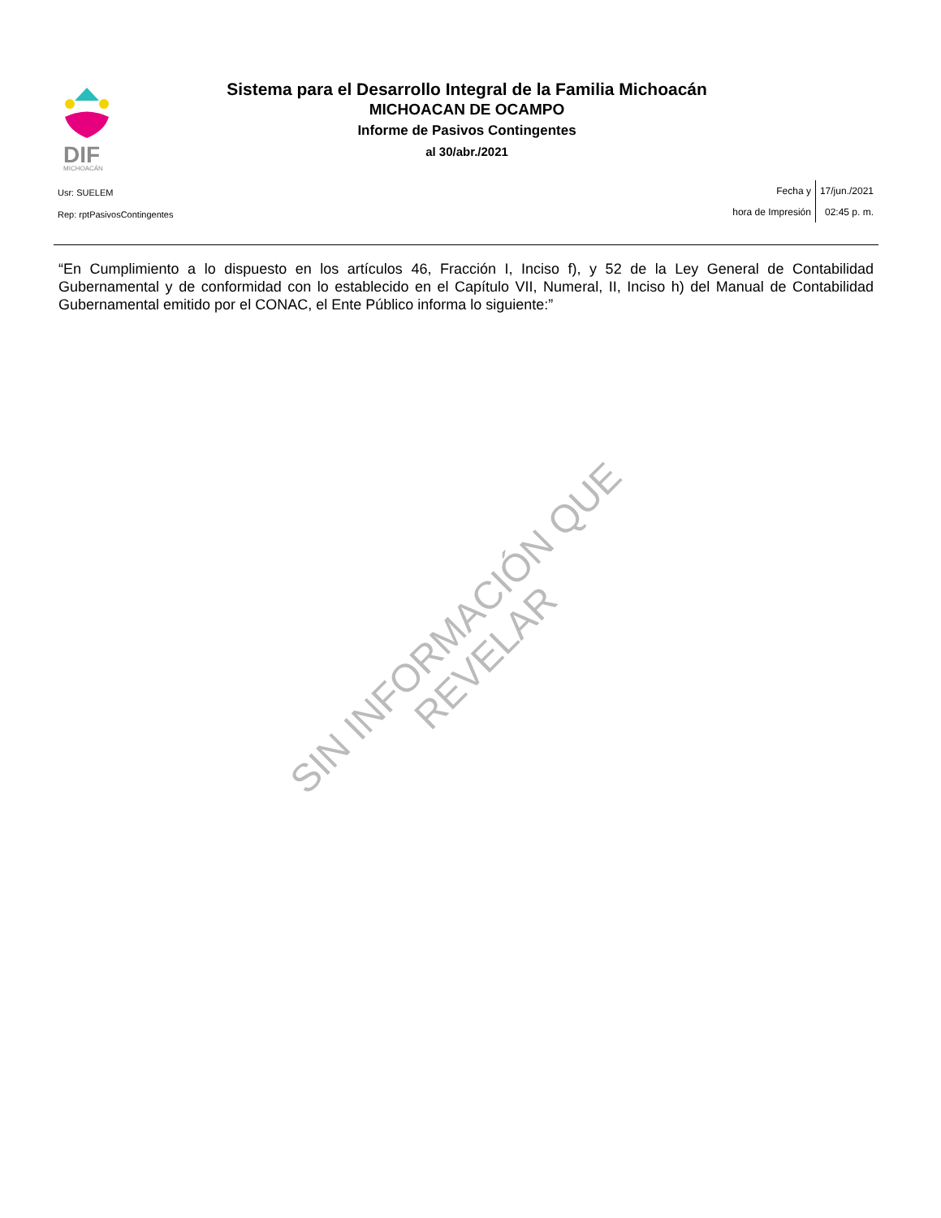DIF
MICHOACÁN
Sistema para el Desarrollo Integral de la Familia Michoacán
MICHOACAN DE OCAMPO
Informe de Pasivos Contingentes
al 30/abr./2021
Usr: SUELEM
Rep: rptPasivosContingentes
Fecha y
hora de Impresión
17/jun./2021
02:45 p. m.
“En Cumplimiento a lo dispuesto en los artículos 46, Fracción I, Inciso f), y 52 de la Ley General de Contabilidad Gubernamental y de conformidad con lo establecido en el Capítulo VII, Numeral, II, Inciso h) del Manual de Contabilidad Gubernamental emitido por el CONAC, el Ente Público informa lo siguiente:”
SIN INFORMACIÓN QUE REVELAR